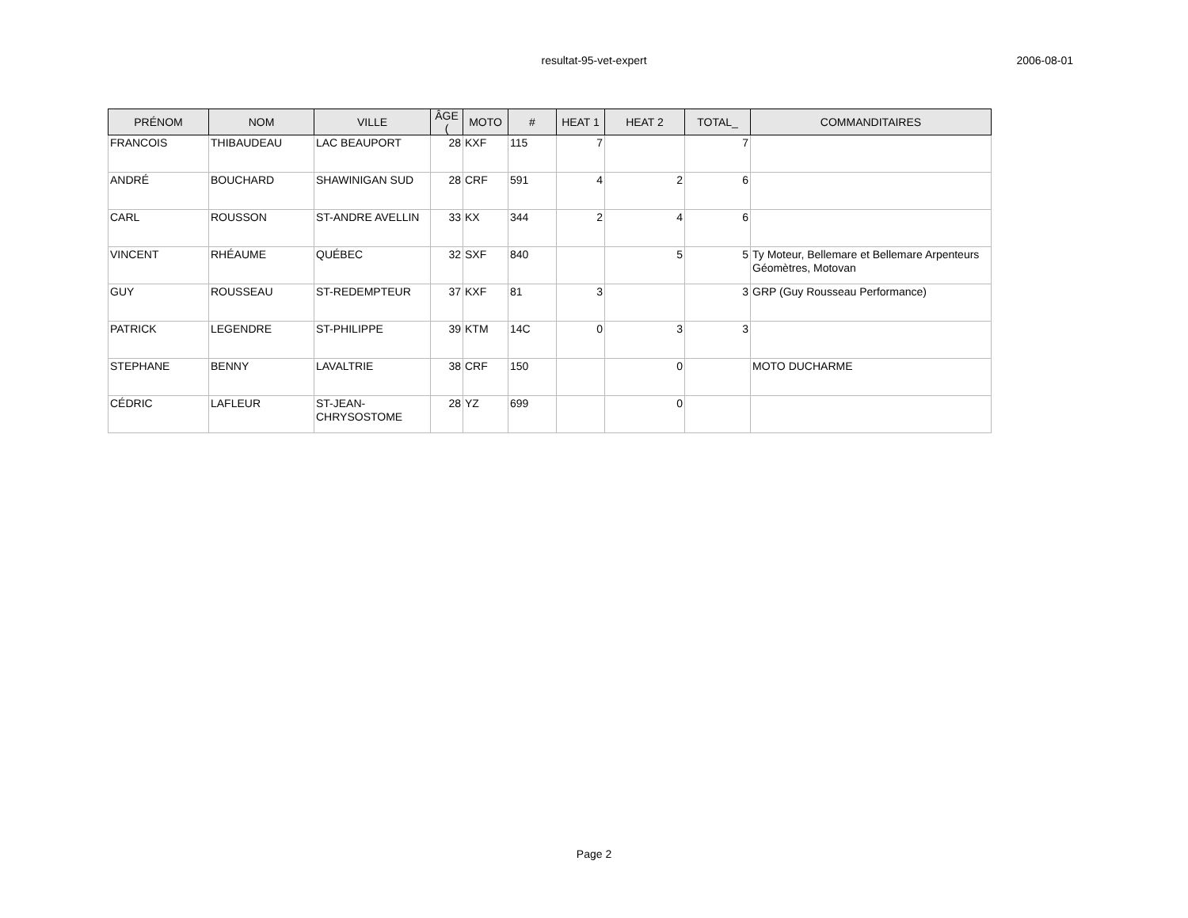resultat-95-vet-expert
2006-08-01
| PRÉNOM | NOM | VILLE | ÂGE ( | MOTO | # | HEAT 1 | HEAT 2 | TOTAL_ | COMMANDITAIRES |
| --- | --- | --- | --- | --- | --- | --- | --- | --- | --- |
| FRANCOIS | THIBAUDEAU | LAC BEAUPORT | 28 | KXF | 115 | 7 | | 7 | |
| ANDRÉ | BOUCHARD | SHAWINIGAN SUD | 28 | CRF | 591 | 4 | 2 | 6 | |
| CARL | ROUSSON | ST-ANDRE AVELLIN | 33 | KX | 344 | 2 | 4 | 6 | |
| VINCENT | RHÉAUME | QUÉBEC | 32 | SXF | 840 | | 5 | 5 | Ty Moteur, Bellemare et Bellemare Arpenteurs Géomètres, Motovan |
| GUY | ROUSSEAU | ST-REDEMPTEUR | 37 | KXF | 81 | 3 | | 3 | GRP (Guy Rousseau Performance) |
| PATRICK | LEGENDRE | ST-PHILIPPE | 39 | KTM | 14C | 0 | 3 | 3 | |
| STEPHANE | BENNY | LAVALTRIE | 38 | CRF | 150 | | 0 | | MOTO DUCHARME |
| CÉDRIC | LAFLEUR | ST-JEAN-CHRYSOSTOME | 28 | YZ | 699 | | 0 | | |
Page 2